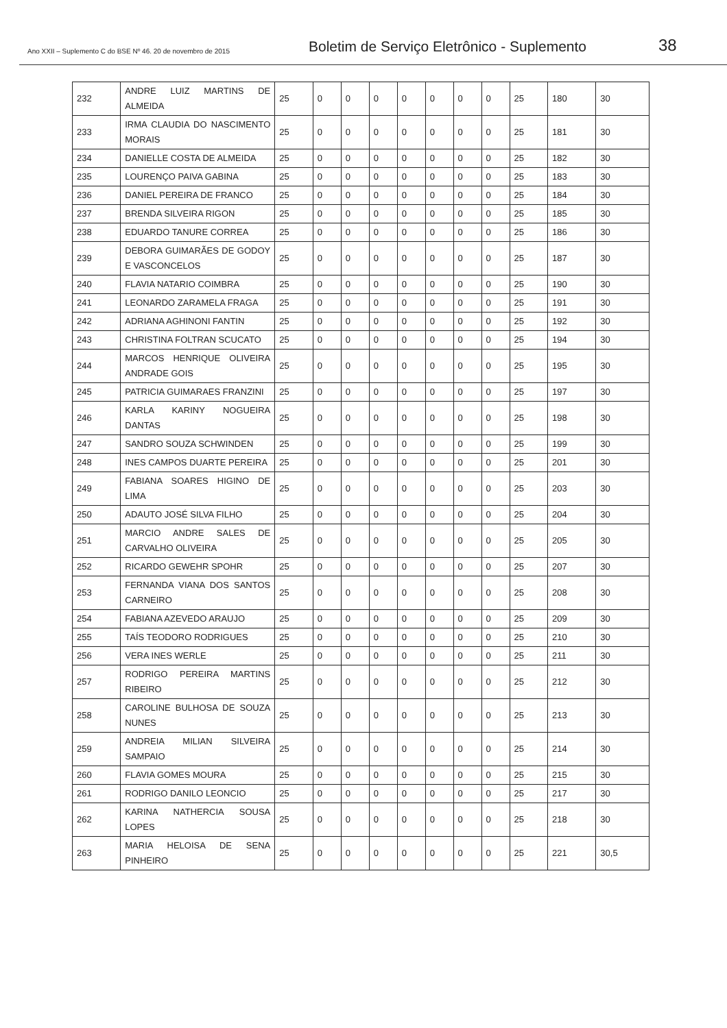Ano XXII – Suplemento C do BSE Nº 46. 20 de novembro de 2015
Boletim de Serviço Eletrônico - Suplemento
38
| 232 | ANDRE LUIZ MARTINS DE ALMEIDA | 25 | 0 | 0 | 0 | 0 | 0 | 0 | 0 | 25 | 180 | 30 |
| 233 | IRMA CLAUDIA DO NASCIMENTO MORAIS | 25 | 0 | 0 | 0 | 0 | 0 | 0 | 0 | 25 | 181 | 30 |
| 234 | DANIELLE COSTA DE ALMEIDA | 25 | 0 | 0 | 0 | 0 | 0 | 0 | 0 | 25 | 182 | 30 |
| 235 | LOURENÇO PAIVA GABINA | 25 | 0 | 0 | 0 | 0 | 0 | 0 | 0 | 25 | 183 | 30 |
| 236 | DANIEL PEREIRA DE FRANCO | 25 | 0 | 0 | 0 | 0 | 0 | 0 | 0 | 25 | 184 | 30 |
| 237 | BRENDA SILVEIRA RIGON | 25 | 0 | 0 | 0 | 0 | 0 | 0 | 0 | 25 | 185 | 30 |
| 238 | EDUARDO TANURE CORREA | 25 | 0 | 0 | 0 | 0 | 0 | 0 | 0 | 25 | 186 | 30 |
| 239 | DEBORA GUIMARÃES DE GODOY E VASCONCELOS | 25 | 0 | 0 | 0 | 0 | 0 | 0 | 0 | 25 | 187 | 30 |
| 240 | FLAVIA NATARIO COIMBRA | 25 | 0 | 0 | 0 | 0 | 0 | 0 | 0 | 25 | 190 | 30 |
| 241 | LEONARDO ZARAMELA FRAGA | 25 | 0 | 0 | 0 | 0 | 0 | 0 | 0 | 25 | 191 | 30 |
| 242 | ADRIANA AGHINONI FANTIN | 25 | 0 | 0 | 0 | 0 | 0 | 0 | 0 | 25 | 192 | 30 |
| 243 | CHRISTINA FOLTRAN SCUCATO | 25 | 0 | 0 | 0 | 0 | 0 | 0 | 0 | 25 | 194 | 30 |
| 244 | MARCOS HENRIQUE OLIVEIRA ANDRADE GOIS | 25 | 0 | 0 | 0 | 0 | 0 | 0 | 0 | 25 | 195 | 30 |
| 245 | PATRICIA GUIMARAES FRANZINI | 25 | 0 | 0 | 0 | 0 | 0 | 0 | 0 | 25 | 197 | 30 |
| 246 | KARLA KARINY NOGUEIRA DANTAS | 25 | 0 | 0 | 0 | 0 | 0 | 0 | 0 | 25 | 198 | 30 |
| 247 | SANDRO SOUZA SCHWINDEN | 25 | 0 | 0 | 0 | 0 | 0 | 0 | 0 | 25 | 199 | 30 |
| 248 | INES CAMPOS DUARTE PEREIRA | 25 | 0 | 0 | 0 | 0 | 0 | 0 | 0 | 25 | 201 | 30 |
| 249 | FABIANA SOARES HIGINO DE LIMA | 25 | 0 | 0 | 0 | 0 | 0 | 0 | 0 | 25 | 203 | 30 |
| 250 | ADAUTO JOSÉ SILVA FILHO | 25 | 0 | 0 | 0 | 0 | 0 | 0 | 0 | 25 | 204 | 30 |
| 251 | MARCIO ANDRE SALES DE CARVALHO OLIVEIRA | 25 | 0 | 0 | 0 | 0 | 0 | 0 | 0 | 25 | 205 | 30 |
| 252 | RICARDO GEWEHR SPOHR | 25 | 0 | 0 | 0 | 0 | 0 | 0 | 0 | 25 | 207 | 30 |
| 253 | FERNANDA VIANA DOS SANTOS CARNEIRO | 25 | 0 | 0 | 0 | 0 | 0 | 0 | 0 | 25 | 208 | 30 |
| 254 | FABIANA AZEVEDO ARAUJO | 25 | 0 | 0 | 0 | 0 | 0 | 0 | 0 | 25 | 209 | 30 |
| 255 | TAÍS TEODORO RODRIGUES | 25 | 0 | 0 | 0 | 0 | 0 | 0 | 0 | 25 | 210 | 30 |
| 256 | VERA INES WERLE | 25 | 0 | 0 | 0 | 0 | 0 | 0 | 0 | 25 | 211 | 30 |
| 257 | RODRIGO PEREIRA MARTINS RIBEIRO | 25 | 0 | 0 | 0 | 0 | 0 | 0 | 0 | 25 | 212 | 30 |
| 258 | CAROLINE BULHOSA DE SOUZA NUNES | 25 | 0 | 0 | 0 | 0 | 0 | 0 | 0 | 25 | 213 | 30 |
| 259 | ANDREIA MILIAN SILVEIRA SAMPAIO | 25 | 0 | 0 | 0 | 0 | 0 | 0 | 0 | 25 | 214 | 30 |
| 260 | FLAVIA GOMES MOURA | 25 | 0 | 0 | 0 | 0 | 0 | 0 | 0 | 25 | 215 | 30 |
| 261 | RODRIGO DANILO LEONCIO | 25 | 0 | 0 | 0 | 0 | 0 | 0 | 0 | 25 | 217 | 30 |
| 262 | KARINA NATHERCIA SOUSA LOPES | 25 | 0 | 0 | 0 | 0 | 0 | 0 | 0 | 25 | 218 | 30 |
| 263 | MARIA HELOISA DE SENA PINHEIRO | 25 | 0 | 0 | 0 | 0 | 0 | 0 | 0 | 25 | 221 | 30,5 |